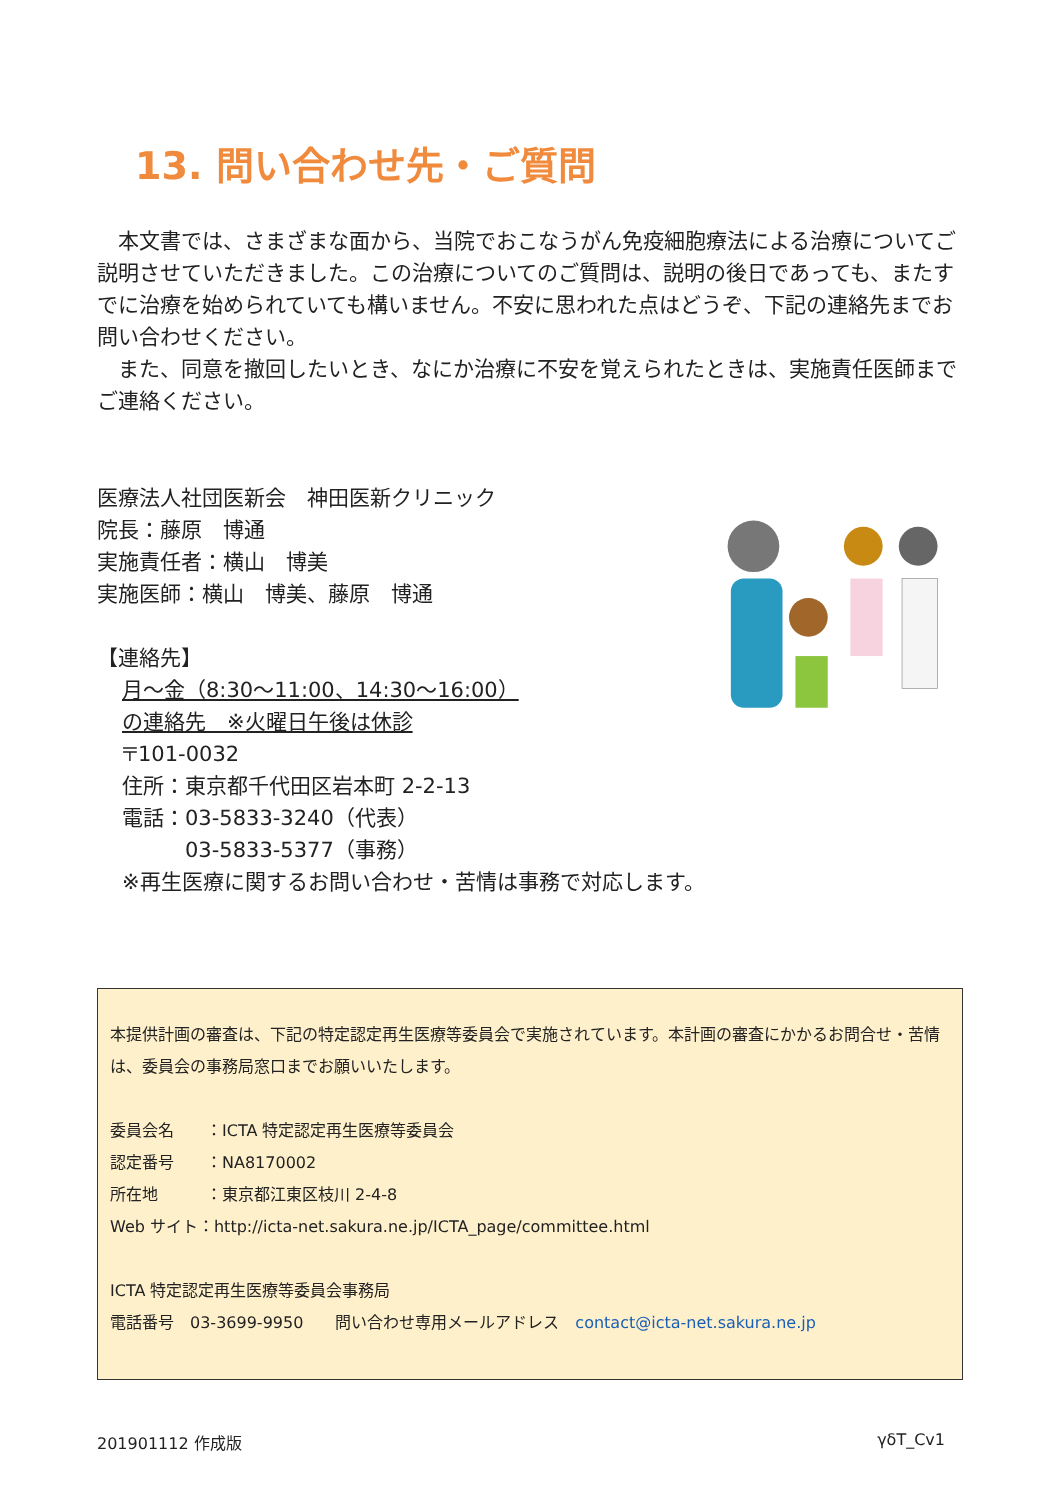13. 問い合わせ先・ご質問
　本文書では、さまざまな面から、当院でおこなうがん免疫細胞療法による治療についてご説明させていただきました。この治療についてのご質問は、説明の後日であっても、またすでに治療を始められていても構いません。不安に思われた点はどうぞ、下記の連絡先までお問い合わせください。
　また、同意を撤回したいとき、なにか治療に不安を覚えられたときは、実施責任医師までご連絡ください。
医療法人社団医新会　神田医新クリニック
院長：藤原　博通
実施責任者：横山　博美
実施医師：横山　博美、藤原　博通
【連絡先】
月～金（8:30～11:00、14:30～16:00）
の連絡先　※火曜日午後は休診
〒101-0032
住所：東京都千代田区岩本町 2-2-13
電話：03-5833-3240（代表）
03-5833-5377（事務）
※再生医療に関するお問い合わせ・苦情は事務で対応します。
本提供計画の審査は、下記の特定認定再生医療等委員会で実施されています。本計画の審査にかかるお問合せ・苦情は、委員会の事務局窓口までお願いいたします。
委員会名　　：ICTA 特定認定再生医療等委員会
認定番号　　：NA8170002
所在地　　　：東京都江東区枝川 2-4-8
Web サイト：http://icta-net.sakura.ne.jp/ICTA_page/committee.html
ICTA 特定認定再生医療等委員会事務局
電話番号　03-3699-9950　　問い合わせ専用メールアドレス　contact@icta-net.sakura.ne.jp
201901112 作成版 γδT_Cv1